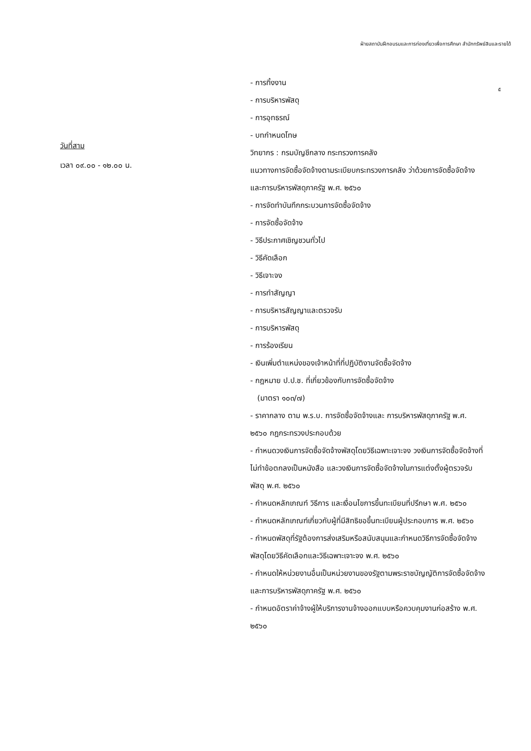ฝ่ายสถาบันฝึกอบรมและการท่องเที่ยวเพื่อการศึกษา สำนักทรัพย์สินและรายได้
๕
วันที่สาม
เวลา ๐๙.๐๐ - ๑๒.๐๐ น.
- การทิ้งงาน
- การบริหารพัสดุ
- การอุทธรณ์
- บทกำหนดโทษ
วิทยากร : กรมบัญชีกลาง กระทรวงการคลัง
แนวทางการจัดซื้อจัดจ้างตามระเบียบกระทรวงการคลัง ว่าด้วยการจัดซื้อจัดจ้างและการบริหารพัสดุภาครัฐ พ.ศ. ๒๕๖๐
- การจัดทำบันทึกกระบวนการจัดซื้อจัดจ้าง
- การจัดซื้อจัดจ้าง
- วิธีประกาศเชิญชวนทั่วไป
- วิธีคัดเลือก
- วิธีเจาะจง
- การทำสัญญา
- การบริหารสัญญาและตรวจรับ
- การบริหารพัสดุ
- การร้องเรียน
- เงินเพิ่มตำแหน่งของเจ้าหน้าที่ที่ปฏิบัติงานจัดซื้อจัดจ้าง
- กฎหมาย ป.ป.ช. ที่เกี่ยวข้องกับการจัดซื้อจัดจ้าง
(มาตรา ๑๐๓/๗)
- ราคากลาง ตาม พ.ร.บ. การจัดซื้อจัดจ้างและ การบริหารพัสดุภาครัฐ พ.ศ. ๒๕๖๐ กฎกระทรวงประกอบด้วย
- กำหนดวงเงินการจัดซื้อจัดจ้างพัสดุโดยวิธีเฉพาะเจาะจง วงเงินการจัดซื้อจัดจ้างที่ไม่ทำข้อตกลงเป็นหนังสือ และวงเงินการจัดซื้อจัดจ้างในการแต่งตั้งผู้ตรวจรับพัสดุ พ.ศ. ๒๕๖๐
- กำหนดหลักเกณฑ์ วิธีการ และเงื่อนไขการขึ้นทะเบียนที่ปรึกษา พ.ศ. ๒๕๖๐
- กำหนดหลักเกณฑ์เกี่ยวกับผู้ที่มีสิทธิขอขึ้นทะเบียนผู้ประกอบการ พ.ศ. ๒๕๖๐
- กำหนดพัสดุที่รัฐต้องการส่งเสริมหรือสนับสนุนและกำหนดวิธีการจัดซื้อจัดจ้างพัสดุโดยวิธีคัดเลือกและวิธีเฉพาะเจาะจง พ.ศ. ๒๕๖๐
- กำหนดให้หน่วยงานอื่นเป็นหน่วยงานของรัฐตามพระราชบัญญัติการจัดซื้อจัดจ้างและการบริหารพัสดุภาครัฐ พ.ศ. ๒๕๖๐
- กำหนดอัตราค่าจ้างผู้ให้บริการงานจ้างออกแบบหรือควบคุมงานก่อสร้าง พ.ศ. ๒๕๖๐